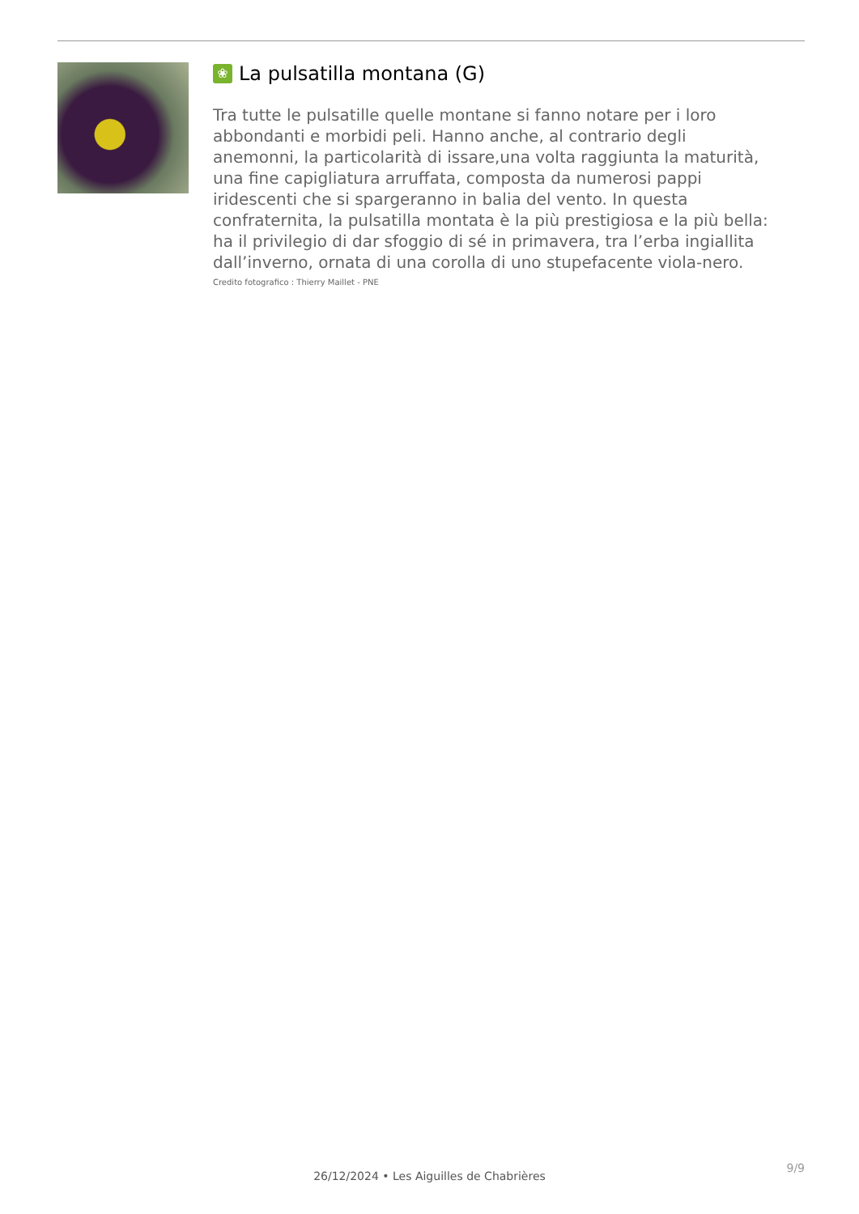❀ La pulsatilla montana (G)
Tra tutte le pulsatille quelle montane si fanno notare per i loro abbondanti e morbidi peli. Hanno anche, al contrario degli anemonni, la particolarità di issare,una volta raggiunta la maturità, una fine capigliatura arruffata, composta da numerosi pappi iridescenti che si spargeranno in balia del vento. In questa confraternita, la pulsatilla montata è la più prestigiosa e la più bella: ha il privilegio di dar sfoggio di sé in primavera, tra l’erba ingiallita dall’inverno, ornata di una corolla di uno stupefacente viola-nero.
Credito fotografico : Thierry Maillet - PNE
9/9
26/12/2024 • Les Aiguilles de Chabrières